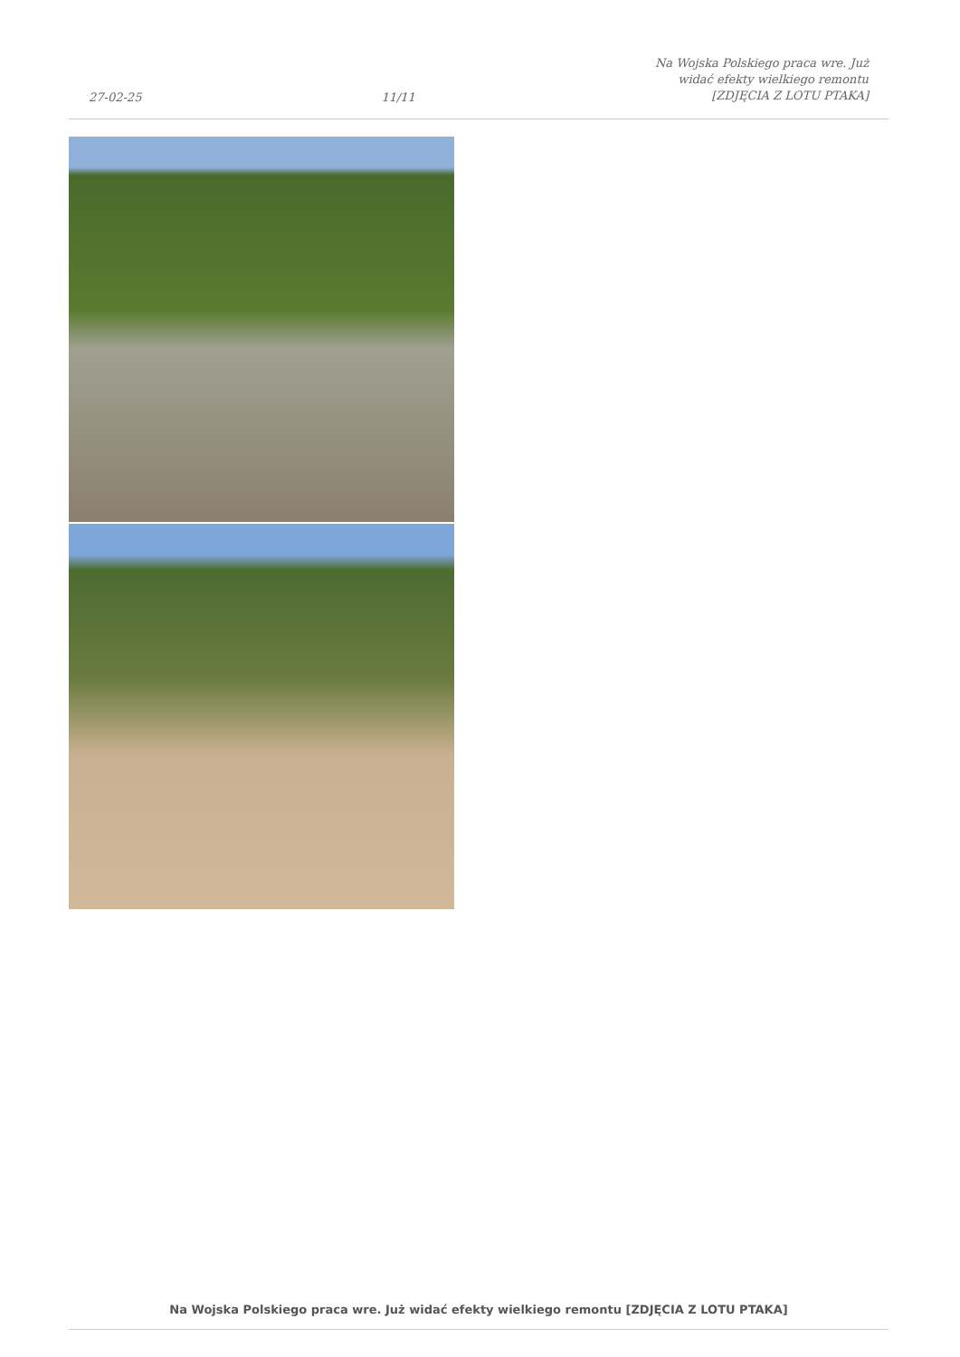27-02-25 11/11 Na Wojska Polskiego praca wre. Już
widać efekty wielkiego remontu
[ZDJĘCIA Z LOTU PTAKA]
Na Wojska Polskiego praca wre. Już widać efekty wielkiego remontu [ZDJĘCIA Z LOTU PTAKA]